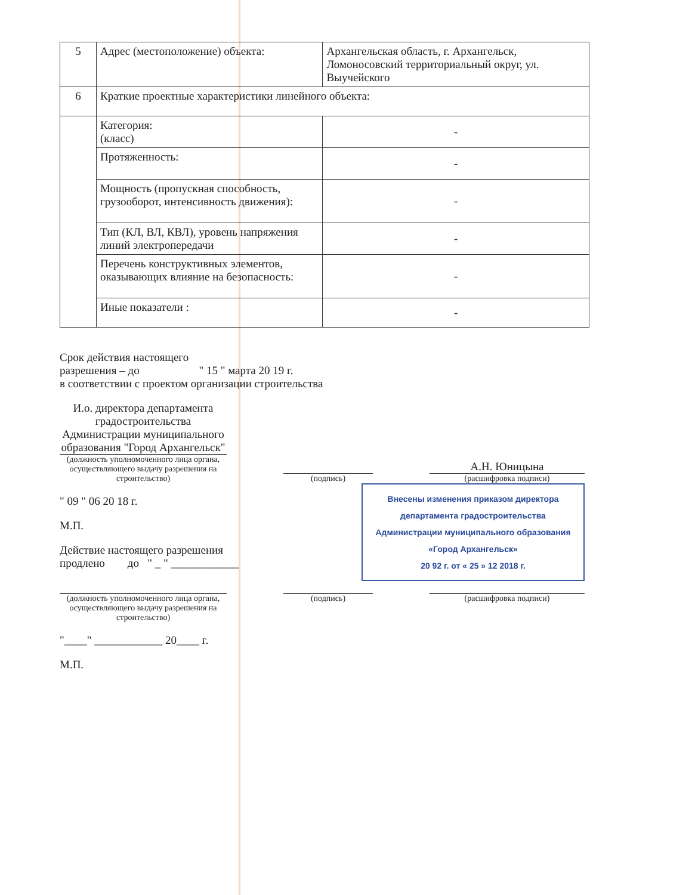| 5 | Адрес (местоположение) объекта: | Архангельская область, г. Архангельск, Ломоносовский территориальный округ, ул. Выучейского | |
| 6 | Краткие проектные характеристики линейного объекта: | | |
| | Категория: (класс) | | - |
| | Протяженность: | | - |
| | Мощность (пропускная способность, грузооборот, интенсивность движения): | | - |
| | Тип (КЛ, ВЛ, КВЛ), уровень напряжения линий электропередачи | | - |
| | Перечень конструктивных элементов, оказывающих влияние на безопасность: | | - |
| | Иные показатели : | | - |
Срок действия настоящего
разрешения – до " 15 " марта 20 19 г.
в соответствии с проектом организации строительства
И.о. директора департамента градостроительства Администрации муниципального образования "Город Архангельск"
(должность уполномоченного лица органа, осуществляющего выдачу разрешения на строительство)
(подпись)
А.Н. Юницына
(расшифровка подписи)
" 09 " 06 20 18 г.
М.П.
Действие настоящего разрешения
продлено до " _ " ____________
Внесены изменения приказом директора департамента градостроительства Администрации муниципального образования «Город Архангельск»
20 92 г. от « 25 » 12 2018 г.
(должность уполномоченного лица органа, осуществляющего выдачу разрешения на строительство)
(подпись) (расшифровка подписи)
"____" ____________ 20____ г.
М.П.